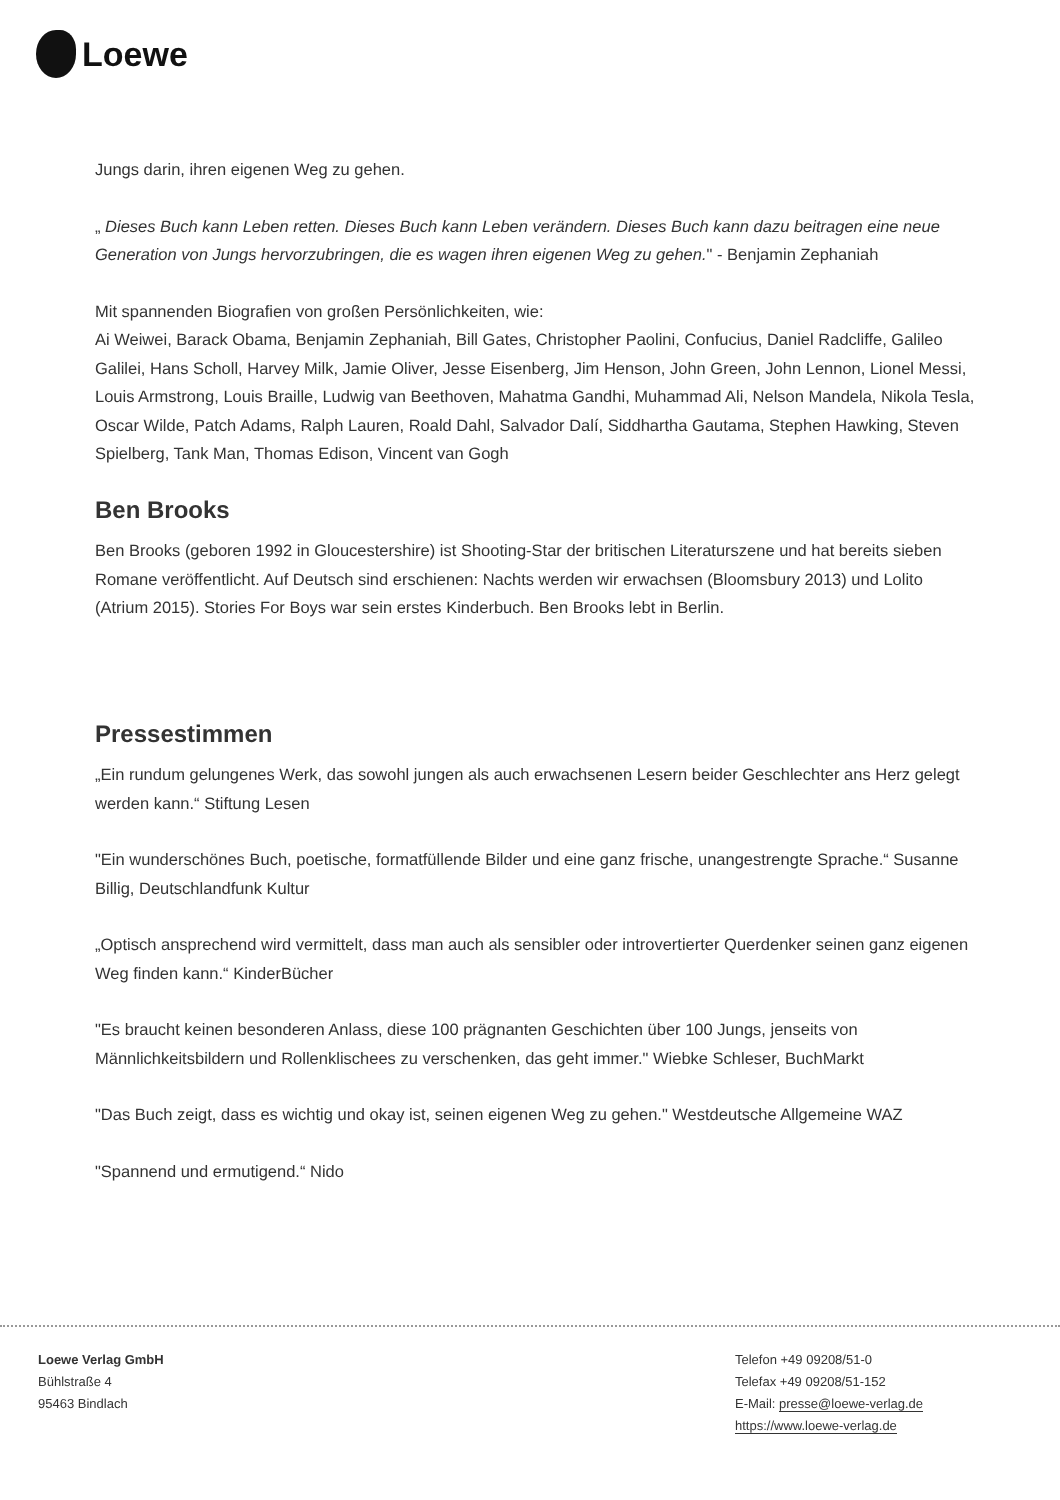Loewe
Jungs darin, ihren eigenen Weg zu gehen.
„ Dieses Buch kann Leben retten. Dieses Buch kann Leben verändern. Dieses Buch kann dazu beitragen eine neue Generation von Jungs hervorzubringen, die es wagen ihren eigenen Weg zu gehen." - Benjamin Zephaniah
Mit spannenden Biografien von großen Persönlichkeiten, wie:
Ai Weiwei, Barack Obama, Benjamin Zephaniah, Bill Gates, Christopher Paolini, Confucius, Daniel Radcliffe, Galileo Galilei, Hans Scholl, Harvey Milk, Jamie Oliver, Jesse Eisenberg, Jim Henson, John Green, John Lennon, Lionel Messi, Louis Armstrong, Louis Braille, Ludwig van Beethoven, Mahatma Gandhi, Muhammad Ali, Nelson Mandela, Nikola Tesla, Oscar Wilde, Patch Adams, Ralph Lauren, Roald Dahl, Salvador Dalí, Siddhartha Gautama, Stephen Hawking, Steven Spielberg, Tank Man, Thomas Edison, Vincent van Gogh
Ben Brooks
Ben Brooks (geboren 1992 in Gloucestershire) ist Shooting-Star der britischen Literaturszene und hat bereits sieben Romane veröffentlicht. Auf Deutsch sind erschienen: Nachts werden wir erwachsen (Bloomsbury 2013) und Lolito (Atrium 2015). Stories For Boys war sein erstes Kinderbuch. Ben Brooks lebt in Berlin.
Pressestimmen
„Ein rundum gelungenes Werk, das sowohl jungen als auch erwachsenen Lesern beider Geschlechter ans Herz gelegt werden kann.“ Stiftung Lesen
"Ein wunderschönes Buch, poetische, formatfüllende Bilder und eine ganz frische, unangestrengte Sprache.“ Susanne Billig, Deutschlandfunk Kultur
„Optisch ansprechend wird vermittelt, dass man auch als sensibler oder introvertierter Querdenker seinen ganz eigenen Weg finden kann.“ KinderBücher
"Es braucht keinen besonderen Anlass, diese 100 prägnanten Geschichten über 100 Jungs, jenseits von Männlichkeitsbildern und Rollenklischees zu verschenken, das geht immer." Wiebke Schleser, BuchMarkt
"Das Buch zeigt, dass es wichtig und okay ist, seinen eigenen Weg zu gehen." Westdeutsche Allgemeine WAZ
"Spannend und ermutigend.“ Nido
Loewe Verlag GmbH
Bühlstraße 4
95463 Bindlach
Telefon +49 09208/51-0
Telefax +49 09208/51-152
E-Mail: presse@loewe-verlag.de
https://www.loewe-verlag.de